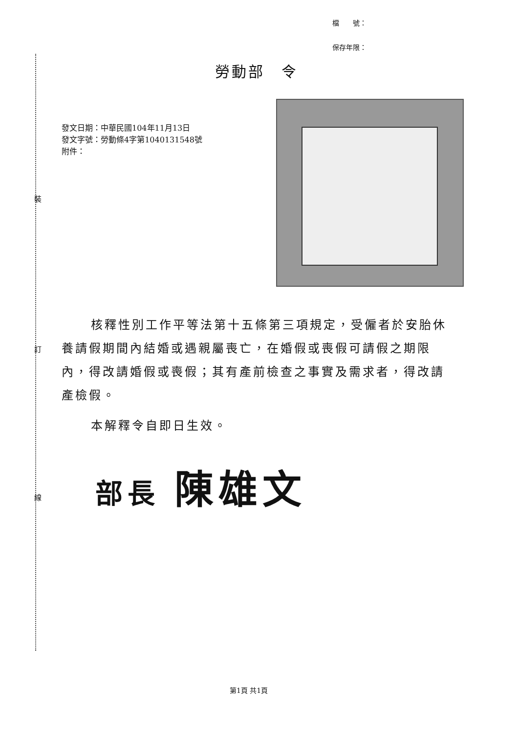檔　　號：
保存年限：
裝
訂
線
勞動部　令
發文日期：中華民國104年11月13日
發文字號：勞動條4字第1040131548號
附件：
核釋性別工作平等法第十五條第三項規定，受僱者於安胎休養請假期間內結婚或遇親屬喪亡，在婚假或喪假可請假之期限內，得改請婚假或喪假；其有產前檢查之事實及需求者，得改請產檢假。
本解釋令自即日生效。
部長 陳雄文
第1頁 共1頁